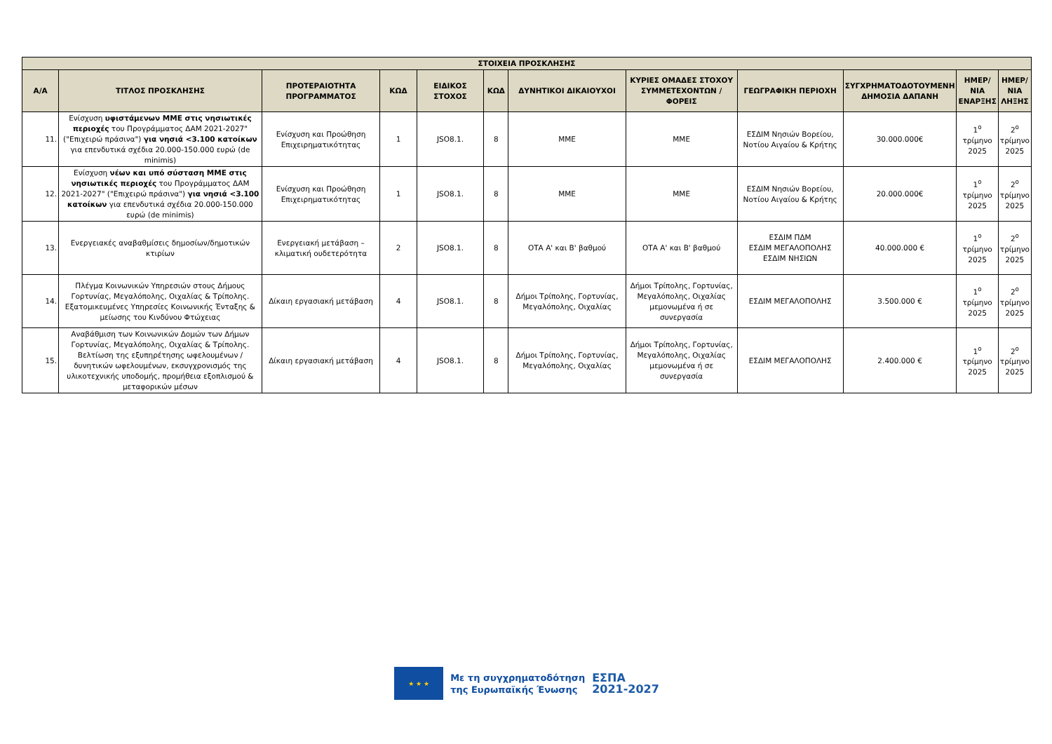| ΣΤΟΙΧΕΙΑ ΠΡΟΣΚΛΗΣΗΣ | | | | | | | | | | | |
| --- | --- | --- | --- | --- | --- | --- | --- | --- | --- | --- | --- |
| Α/Α | ΤΙΤΛΟΣ ΠΡΟΣΚΛΗΣΗΣ | ΠΡΟΤΕΡΑΙΟΤΗΤΑ ΠΡΟΓΡΑΜΜΑΤΟΣ | ΚΩΔ | ΕΙΔΙΚΟΣ ΣΤΟΧΟΣ | ΚΩΔ | ΔΥΝΗΤΙΚΟΙ ΔΙΚΑΙΟΥΧΟΙ | ΚΥΡΙΕΣ ΟΜΑΔΕΣ ΣΤΟΧΟΥ ΣΥΜΜΕΤΕΧΟΝΤΩΝ / ΦΟΡΕΙΣ | ΓΕΩΓΡΑΦΙΚΗ ΠΕΡΙΟΧΗ | ΣΥΓΧΡΗΜΑΤΟΔΟΤΟΥΜΕΝΗ ΔΗΜΟΣΙΑ ΔΑΠΑΝΗ | ΗΜΕΡ/ΝΙΑ ΕΝΑΡΞΗΣ | ΗΜΕΡ/ΝΙΑ ΛΗΞΗΣ |
| 11. | Ενίσχυση υφιστάμενων ΜΜΕ στις νησιωτικές περιοχές του Προγράμματος ΔΑΜ 2021-2027" ("Επιχειρώ πράσινα") για νησιά <3.100 κατοίκων για επενδυτικά σχέδια 20.000-150.000 ευρώ (de minimis) | Ενίσχυση και Προώθηση Επιχειρηματικότητας | 1 | JSO8.1. | 8 | ΜΜΕ | ΜΜΕ | ΕΣΔΙΜ Νησιών Βορείου, Νοτίου Αιγαίου & Κρήτης | 30.000.000€ | 1<sup>ο</sup> τρίμηνο 2025 | 2<sup>ο</sup> τρίμηνο 2025 |
| 12. | Ενίσχυση νέων και υπό σύσταση ΜΜΕ στις νησιωτικές περιοχές του Προγράμματος ΔΑΜ 2021-2027" ("Επιχειρώ πράσινα") για νησιά <3.100 κατοίκων για επενδυτικά σχέδια 20.000-150.000 ευρώ (de minimis) | Ενίσχυση και Προώθηση Επιχειρηματικότητας | 1 | JSO8.1. | 8 | ΜΜΕ | ΜΜΕ | ΕΣΔΙΜ Νησιών Βορείου, Νοτίου Αιγαίου & Κρήτης | 20.000.000€ | 1<sup>ο</sup> τρίμηνο 2025 | 2<sup>ο</sup> τρίμηνο 2025 |
| 13. | Ενεργειακές αναβαθμίσεις δημοσίων/δημοτικών κτιρίων | Ενεργειακή μετάβαση – κλιματική ουδετερότητα | 2 | JSO8.1. | 8 | ΟΤΑ Α' και Β' βαθμού | ΟΤΑ Α' και Β' βαθμού | ΕΣΔΙΜ ΠΔΜ ΕΣΔΙΜ ΜΕΓΑΛΟΠΟΛΗΣ ΕΣΔΙΜ ΝΗΣΙΩΝ | 40.000.000 € | 1<sup>ο</sup> τρίμηνο 2025 | 2<sup>ο</sup> τρίμηνο 2025 |
| 14. | Πλέγμα Κοινωνικών Υπηρεσιών στους Δήμους Γορτυνίας, Μεγαλόπολης, Οιχαλίας & Τρίπολης. Εξατομικευμένες Υπηρεσίες Κοινωνικής Ένταξης & μείωσης του Κινδύνου Φτώχειας | Δίκαιη εργασιακή μετάβαση | 4 | JSO8.1. | 8 | Δήμοι Τρίπολης, Γορτυνίας, Μεγαλόπολης, Οιχαλίας | Δήμοι Τρίπολης, Γορτυνίας, Μεγαλόπολης, Οιχαλίας μεμονωμένα ή σε συνεργασία | ΕΣΔΙΜ ΜΕΓΑΛΟΠΟΛΗΣ | 3.500.000 € | 1<sup>ο</sup> τρίμηνο 2025 | 2<sup>ο</sup> τρίμηνο 2025 |
| 15. | Αναβάθμιση των Κοινωνικών Δομών των Δήμων Γορτυνίας, Μεγαλόπολης, Οιχαλίας & Τρίπολης. Βελτίωση της εξυπηρέτησης ωφελουμένων / δυνητικών ωφελουμένων, εκσυγχρονισμός της υλικοτεχνικής υποδομής, προμήθεια εξοπλισμού & μεταφορικών μέσων | Δίκαιη εργασιακή μετάβαση | 4 | JSO8.1. | 8 | Δήμοι Τρίπολης, Γορτυνίας, Μεγαλόπολης, Οιχαλίας | Δήμοι Τρίπολης, Γορτυνίας, Μεγαλόπολης, Οιχαλίας μεμονωμένα ή σε συνεργασία | ΕΣΔΙΜ ΜΕΓΑΛΟΠΟΛΗΣ | 2.400.000 € | 1<sup>ο</sup> τρίμηνο 2025 | 2<sup>ο</sup> τρίμηνο 2025 |
★ ★ ★
Με τη συγχρηματοδότηση
της Ευρωπαϊκής Ένωσης
ΕΣΠΑ
2021-2027